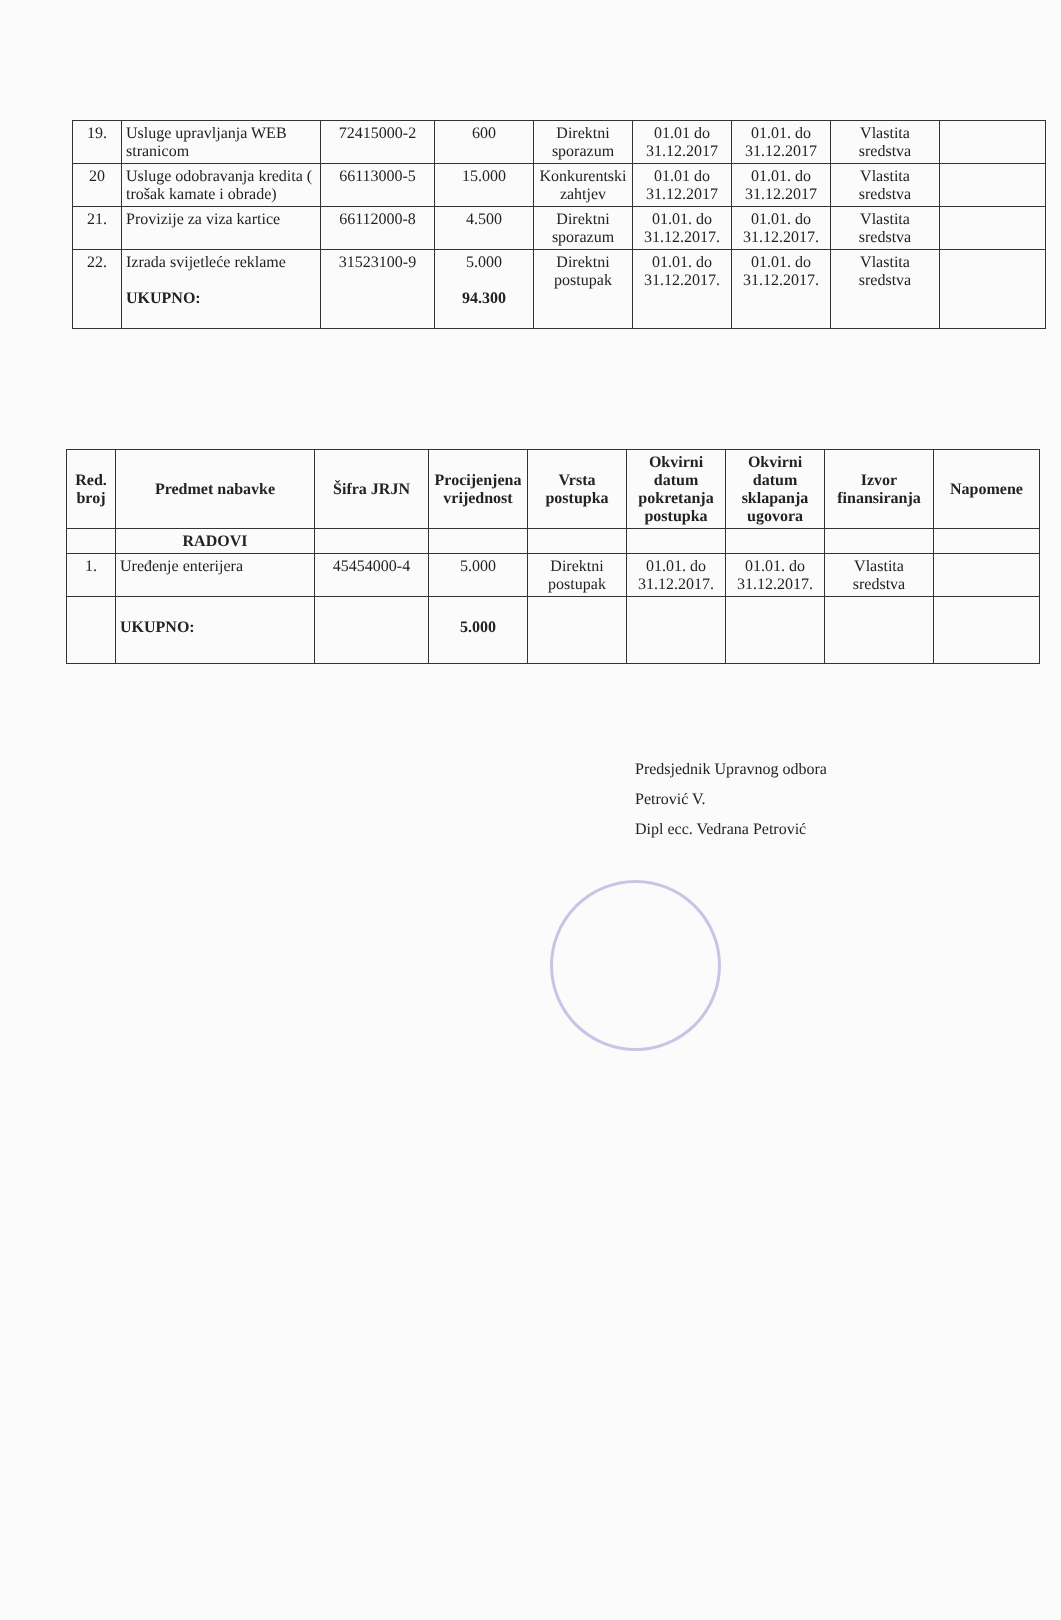| 19. | Usluge upravljanja WEB stranicom | 72415000-2 | 600 | Direktni sporazum | 01.01 do 31.12.2017 | 01.01. do 31.12.2017 | Vlastita sredstva | |
| 20 | Usluge odobravanja kredita ( trošak kamate i obrade) | 66113000-5 | 15.000 | Konkurentski zahtjev | 01.01 do 31.12.2017 | 01.01. do 31.12.2017 | Vlastita sredstva | |
| 21. | Provizije za viza kartice | 66112000-8 | 4.500 | Direktni sporazum | 01.01. do 31.12.2017. | 01.01. do 31.12.2017. | Vlastita sredstva | |
| 22. | Izrada svijetleće reklame UKUPNO: | 31523100-9 | 5.000 94.300 | Direktni postupak | 01.01. do 31.12.2017. | 01.01. do 31.12.2017. | Vlastita sredstva | |
| Red. broj | Predmet nabavke | Šifra JRJN | Procijenjena vrijednost | Vrsta postupka | Okvirni datum pokretanja postupka | Okvirni datum sklapanja ugovora | Izvor finansiranja | Napomene |
| --- | --- | --- | --- | --- | --- | --- | --- | --- |
| | RADOVI | | | | | | | |
| 1. | Uređenje enterijera | 45454000-4 | 5.000 | Direktni postupak | 01.01. do 31.12.2017. | 01.01. do 31.12.2017. | Vlastita sredstva | |
| | UKUPNO: | | 5.000 | | | | | |
Predsjednik Upravnog odbora
Petrović V.
Dipl ecc. Vedrana Petrović